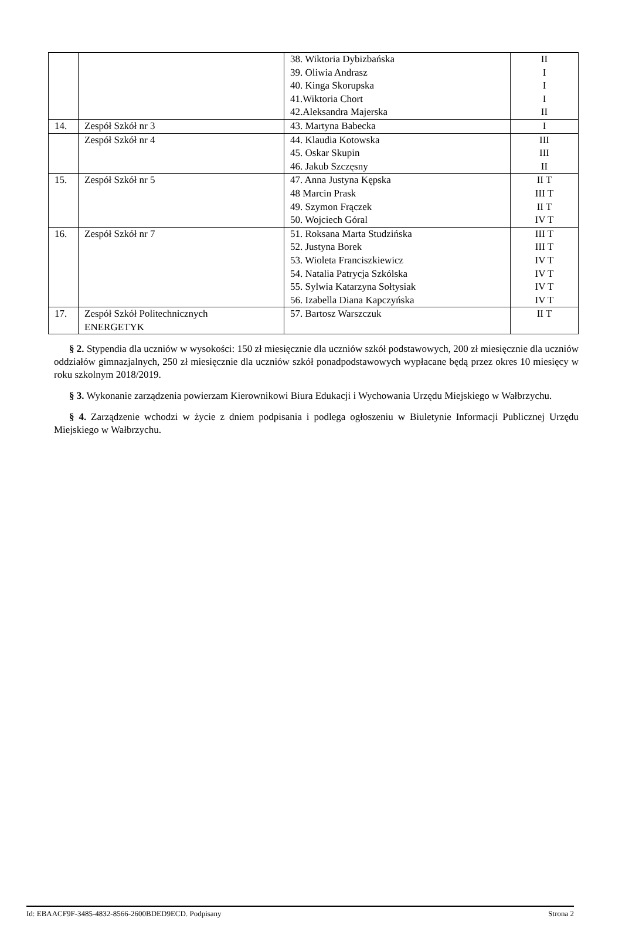| | | 38. Wiktoria Dybizbańska 39. Oliwia Andrasz 40. Kinga Skorupska 41.Wiktoria Chort 42.Aleksandra Majerska | II I I I II |
| 14. | Zespół Szkół nr 3 | 43. Martyna Babecka | I |
| | Zespół Szkół nr 4 | 44. Klaudia Kotowska 45. Oskar Skupin 46. Jakub Szczęsny | III III II |
| 15. | Zespół Szkół nr 5 | 47. Anna Justyna Kępska 48 Marcin Prask 49. Szymon Frączek 50. Wojciech Góral | II T III T II T IV T |
| 16. | Zespół Szkół nr 7 | 51. Roksana Marta Studzińska 52. Justyna Borek 53. Wioleta Franciszkiewicz 54. Natalia Patrycja Szkólska 55. Sylwia Katarzyna Sołtysiak 56. Izabella Diana Kapczyńska | III T III T IV T IV T IV T IV T |
| 17. | Zespół Szkół Politechnicznych ENERGETYK | 57. Bartosz Warszczuk | II T |
§ 2. Stypendia dla uczniów w wysokości: 150 zł miesięcznie dla uczniów szkół podstawowych, 200 zł miesięcznie dla uczniów oddziałów gimnazjalnych, 250 zł miesięcznie dla uczniów szkół ponadpodstawowych wypłacane będą przez okres 10 miesięcy w roku szkolnym 2018/2019.
§ 3. Wykonanie zarządzenia powierzam Kierownikowi Biura Edukacji i Wychowania Urzędu Miejskiego w Wałbrzychu.
§ 4. Zarządzenie wchodzi w życie z dniem podpisania i podlega ogłoszeniu w Biuletynie Informacji Publicznej Urzędu Miejskiego w Wałbrzychu.
Id: EBAACF9F-3485-4832-8566-2600BDED9ECD. Podpisany Strona 2